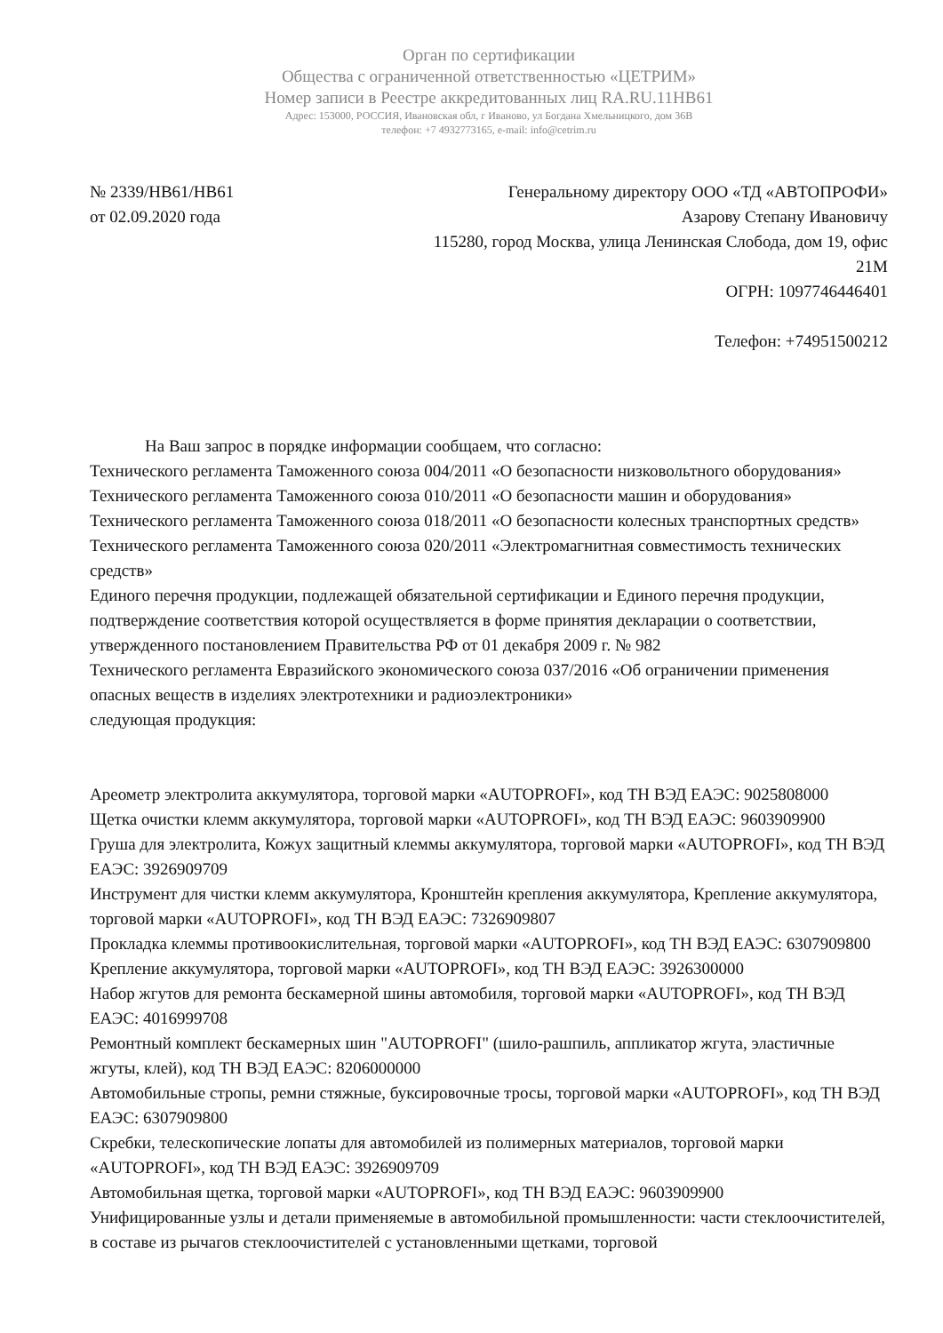Орган по сертификации
Общества с ограниченной ответственностью «ЦЕТРИМ»
Номер записи в Реестре аккредитованных лиц RA.RU.11НВ61
Адрес: 153000, РОССИЯ, Ивановская обл, г Иваново, ул Богдана Хмельницкого, дом 36В
телефон: +7 4932773165, e-mail: info@cetrim.ru
№ 2339/НВ61/НВ61
от 02.09.2020 года
Генеральному директору ООО «ТД «АВТОПРОФИ»
Азарову Степану Ивановичу
115280, город Москва, улица Ленинская Слобода, дом 19, офис 21М
ОГРН: 1097746446401
Телефон: +74951500212
На Ваш запрос в порядке информации сообщаем, что согласно:
Технического регламента Таможенного союза 004/2011 «О безопасности низковольтного оборудования»
Технического регламента Таможенного союза 010/2011 «О безопасности машин и оборудования»
Технического регламента Таможенного союза 018/2011 «О безопасности колесных транспортных средств»
Технического регламента Таможенного союза 020/2011 «Электромагнитная совместимость технических средств»
Единого перечня продукции, подлежащей обязательной сертификации и Единого перечня продукции, подтверждение соответствия которой осуществляется в форме принятия декларации о соответствии, утвержденного постановлением Правительства РФ от 01 декабря 2009 г. № 982
Технического регламента Евразийского экономического союза 037/2016 «Об ограничении применения опасных веществ в изделиях электротехники и радиоэлектроники»
следующая продукция:
Ареометр электролита аккумулятора, торговой марки «AUTOPROFI», код ТН ВЭД ЕАЭС: 9025808000
Щетка очистки клемм аккумулятора, торговой марки «AUTOPROFI», код ТН ВЭД ЕАЭС: 9603909900
Груша для электролита, Кожух защитный клеммы аккумулятора, торговой марки «AUTOPROFI», код ТН ВЭД ЕАЭС: 3926909709
Инструмент для чистки клемм аккумулятора, Кронштейн крепления аккумулятора, Крепление аккумулятора, торговой марки «AUTOPROFI», код ТН ВЭД ЕАЭС: 7326909807
Прокладка клеммы противоокислительная, торговой марки «AUTOPROFI», код ТН ВЭД ЕАЭС: 6307909800
Крепление аккумулятора, торговой марки «AUTOPROFI», код ТН ВЭД ЕАЭС: 3926300000
Набор жгутов для ремонта бескамерной шины автомобиля, торговой марки «AUTOPROFI», код ТН ВЭД ЕАЭС: 4016999708
Ремонтный комплект бескамерных шин "AUTOPROFI" (шило-рашпиль, аппликатор жгута, эластичные жгуты, клей), код ТН ВЭД ЕАЭС: 8206000000
Автомобильные стропы, ремни стяжные, буксировочные тросы, торговой марки «AUTOPROFI», код ТН ВЭД ЕАЭС: 6307909800
Скребки, телескопические лопаты для автомобилей из полимерных материалов, торговой марки «AUTOPROFI», код ТН ВЭД ЕАЭС: 3926909709
Автомобильная щетка, торговой марки «AUTOPROFI», код ТН ВЭД ЕАЭС: 9603909900
Унифицированные узлы и детали применяемые в автомобильной промышленности: части стеклоочистителей, в составе из рычагов стеклоочистителей с установленными щетками, торговой